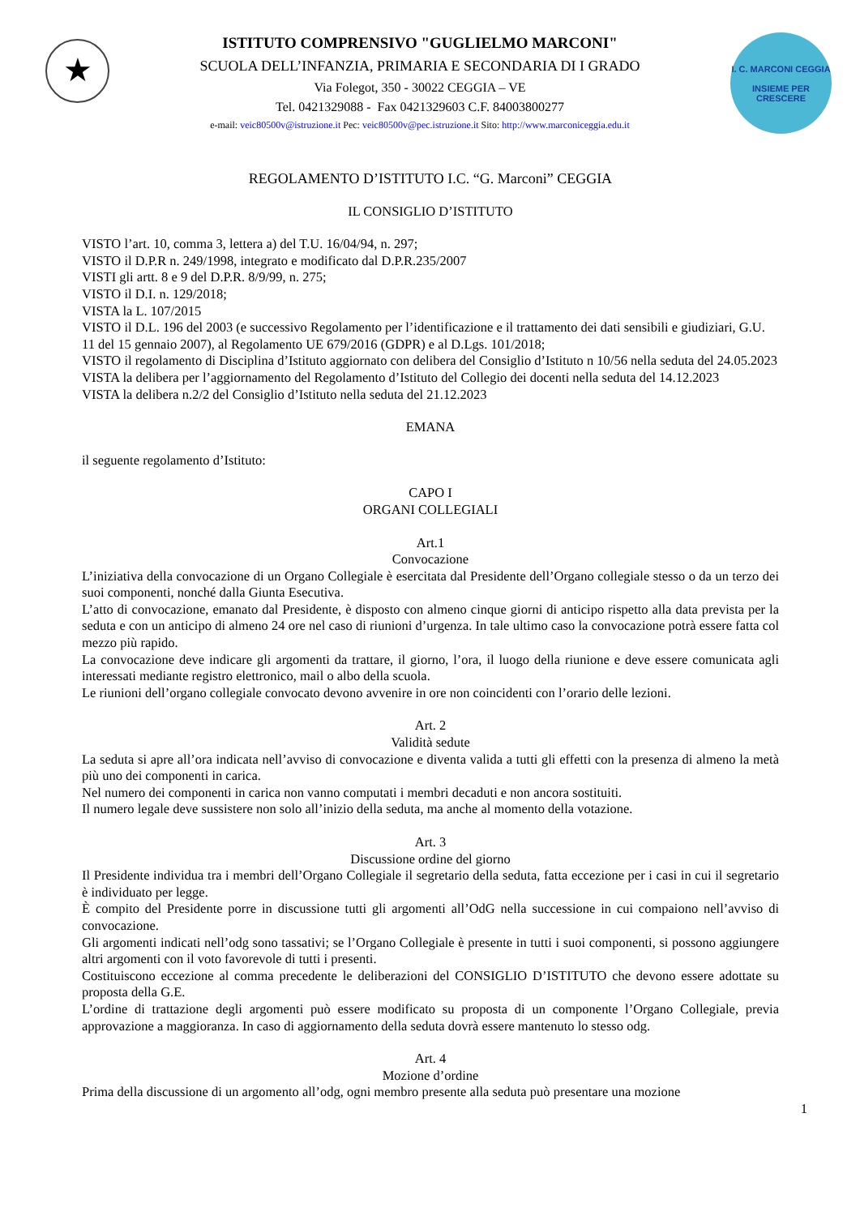★
ISTITUTO COMPRENSIVO "GUGLIELMO MARCONI"
SCUOLA DELL’INFANZIA, PRIMARIA E SECONDARIA DI I GRADO
Via Folegot, 350 - 30022 CEGGIA – VE
Tel. 0421329088 - Fax 0421329603 C.F. 84003800277
e-mail: veic80500v@istruzione.it Pec: veic80500v@pec.istruzione.it Sito: http://www.marconiceggia.edu.it
I. C. MARCONI CEGGIA
INSIEME PER CRESCERE
REGOLAMENTO D’ISTITUTO I.C. “G. Marconi” CEGGIA
IL CONSIGLIO D’ISTITUTO
VISTO l’art. 10, comma 3, lettera a) del T.U. 16/04/94, n. 297;
VISTO il D.P.R n. 249/1998, integrato e modificato dal D.P.R.235/2007
VISTI gli artt. 8 e 9 del D.P.R. 8/9/99, n. 275;
VISTO il D.I. n. 129/2018;
VISTA la L. 107/2015
VISTO il D.L. 196 del 2003 (e successivo Regolamento per l’identificazione e il trattamento dei dati sensibili e giudiziari, G.U. 11 del 15 gennaio 2007), al Regolamento UE 679/2016 (GDPR) e al D.Lgs. 101/2018;
VISTO il regolamento di Disciplina d’Istituto aggiornato con delibera del Consiglio d’Istituto n 10/56 nella seduta del 24.05.2023
VISTA la delibera per l’aggiornamento del Regolamento d’Istituto del Collegio dei docenti nella seduta del 14.12.2023
VISTA la delibera n.2/2 del Consiglio d’Istituto nella seduta del 21.12.2023
EMANA
il seguente regolamento d’Istituto:
CAPO I
ORGANI COLLEGIALI
Art.1
Convocazione
L’iniziativa della convocazione di un Organo Collegiale è esercitata dal Presidente dell’Organo collegiale stesso o da un terzo dei suoi componenti, nonché dalla Giunta Esecutiva.
L’atto di convocazione, emanato dal Presidente, è disposto con almeno cinque giorni di anticipo rispetto alla data prevista per la seduta e con un anticipo di almeno 24 ore nel caso di riunioni d’urgenza. In tale ultimo caso la convocazione potrà essere fatta col mezzo più rapido.
La convocazione deve indicare gli argomenti da trattare, il giorno, l’ora, il luogo della riunione e deve essere comunicata agli interessati mediante registro elettronico, mail o albo della scuola.
Le riunioni dell’organo collegiale convocato devono avvenire in ore non coincidenti con l’orario delle lezioni.
Art. 2
Validità sedute
La seduta si apre all’ora indicata nell’avviso di convocazione e diventa valida a tutti gli effetti con la presenza di almeno la metà più uno dei componenti in carica.
Nel numero dei componenti in carica non vanno computati i membri decaduti e non ancora sostituiti.
Il numero legale deve sussistere non solo all’inizio della seduta, ma anche al momento della votazione.
Art. 3
Discussione ordine del giorno
Il Presidente individua tra i membri dell’Organo Collegiale il segretario della seduta, fatta eccezione per i casi in cui il segretario è individuato per legge.
È compito del Presidente porre in discussione tutti gli argomenti all’OdG nella successione in cui compaiono nell’avviso di convocazione.
Gli argomenti indicati nell’odg sono tassativi; se l’Organo Collegiale è presente in tutti i suoi componenti, si possono aggiungere altri argomenti con il voto favorevole di tutti i presenti.
Costituiscono eccezione al comma precedente le deliberazioni del CONSIGLIO D’ISTITUTO che devono essere adottate su proposta della G.E.
L’ordine di trattazione degli argomenti può essere modificato su proposta di un componente l’Organo Collegiale, previa approvazione a maggioranza. In caso di aggiornamento della seduta dovrà essere mantenuto lo stesso odg.
Art. 4
Mozione d’ordine
Prima della discussione di un argomento all’odg, ogni membro presente alla seduta può presentare una mozione
1